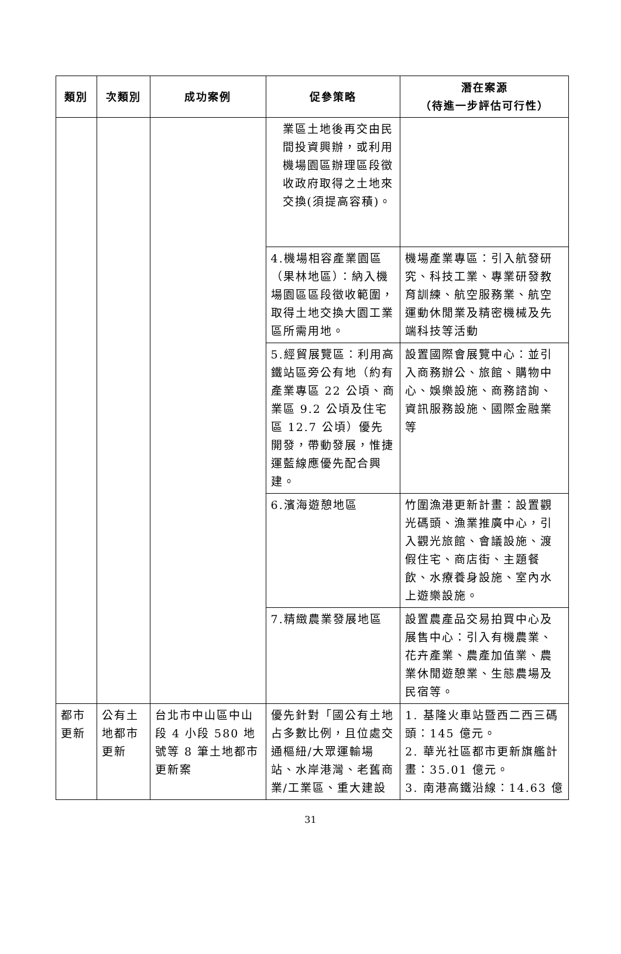| 類別 | 次類別 | 成功案例 | 促參策略 | 潛在案源 （待進一步評估可行性） |
| --- | --- | --- | --- | --- |
| | | | 業區土地後再交由民間投資興辦，或利用機場園區辦理區段徵收政府取得之土地來交換(須提高容積)。 | |
| | | | 4.機場相容產業園區（果林地區）：納入機場園區區段徵收範圍，取得土地交換大園工業區所需用地。 | 機場產業專區：引入航發研究、科技工業、專業研發教育訓練、航空服務業、航空運動休閒業及精密機械及先端科技等活動 |
| | | | 5.經貿展覽區：利用高鐵站區旁公有地（約有產業專區 22 公頃、商業區 9.2 公頃及住宅區 12.7 公頃）優先開發，帶動發展，惟捷運藍線應優先配合興建。 | 設置國際會展覽中心：並引入商務辦公、旅館、購物中心、娛樂設施、商務諮詢、資訊服務設施、國際金融業等 |
| | | | 6.濱海遊憩地區 | 竹圍漁港更新計畫：設置觀光碼頭、漁業推廣中心，引入觀光旅館、會議設施、渡假住宅、商店街、主題餐飲、水療養身設施、室內水上遊樂設施。 |
| | | | 7.精緻農業發展地區 | 設置農產品交易拍買中心及展售中心：引入有機農業、花卉產業、農產加值業、農業休閒遊憩業、生態農場及民宿等。 |
| 都市更新 | 公有土地都市更新 | 台北市中山區中山段 4 小段 580 地號等 8 筆土地都市更新案 | 優先針對「國公有土地占多數比例，且位處交通樞紐/大眾運輸場站、水岸港灣、老舊商業/工業區、重大建設 | 1. 基隆火車站暨西二西三碼頭：145 億元。 2. 華光社區都市更新旗艦計畫：35.01 億元。 3. 南港高鐵沿線：14.63 億 |
31